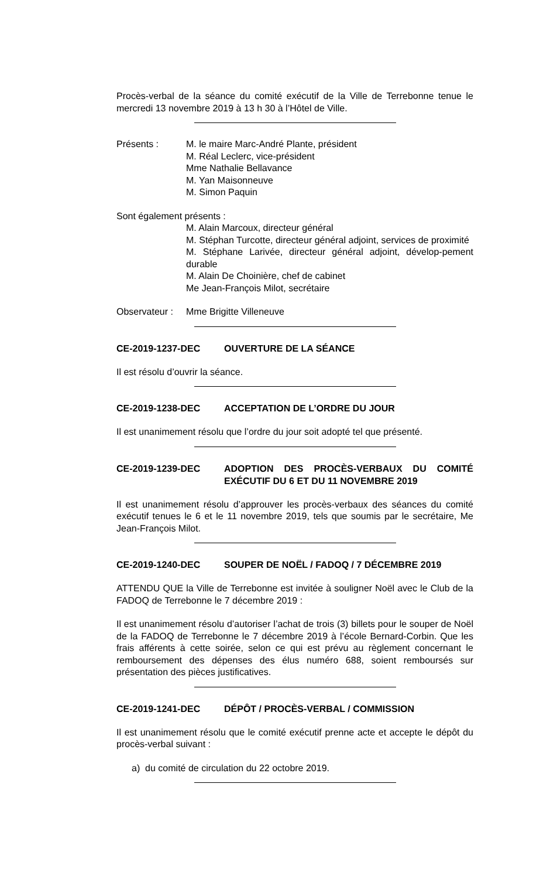Procès-verbal de la séance du comité exécutif de la Ville de Terrebonne tenue le mercredi 13 novembre 2019 à 13 h 30 à l’Hôtel de Ville.
Présents : M. le maire Marc-André Plante, président
M. Réal Leclerc, vice-président
Mme Nathalie Bellavance
M. Yan Maisonneuve
M. Simon Paquin
Sont également présents :
M. Alain Marcoux, directeur général
M. Stéphan Turcotte, directeur général adjoint, services de proximité
M. Stéphane Larivée, directeur général adjoint, dévelop-pement durable
M. Alain De Choinière, chef de cabinet
Me Jean-François Milot, secrétaire
Observateur :
Mme Brigitte Villeneuve
CE-2019-1237-DEC OUVERTURE DE LA SÉANCE
Il est résolu d’ouvrir la séance.
CE-2019-1238-DEC ACCEPTATION DE L’ORDRE DU JOUR
Il est unanimement résolu que l’ordre du jour soit adopté tel que présenté.
CE-2019-1239-DEC ADOPTION DES PROCÈS-VERBAUX DU COMITÉ EXÉCUTIF DU 6 ET DU 11 NOVEMBRE 2019
Il est unanimement résolu d’approuver les procès-verbaux des séances du comité exécutif tenues le 6 et le 11 novembre 2019, tels que soumis par le secrétaire, Me Jean-François Milot.
CE-2019-1240-DEC SOUPER DE NOËL / FADOQ / 7 DÉCEMBRE 2019
ATTENDU QUE la Ville de Terrebonne est invitée à souligner Noël avec le Club de la FADOQ de Terrebonne le 7 décembre 2019 :
Il est unanimement résolu d’autoriser l’achat de trois (3) billets pour le souper de Noël de la FADOQ de Terrebonne le 7 décembre 2019 à l’école Bernard-Corbin. Que les frais afférents à cette soirée, selon ce qui est prévu au règlement concernant le remboursement des dépenses des élus numéro 688, soient remboursés sur présentation des pièces justificatives.
CE-2019-1241-DEC DÉPÔT / PROCÈS-VERBAL / COMMISSION
Il est unanimement résolu que le comité exécutif prenne acte et accepte le dépôt du procès-verbal suivant :
a) du comité de circulation du 22 octobre 2019.